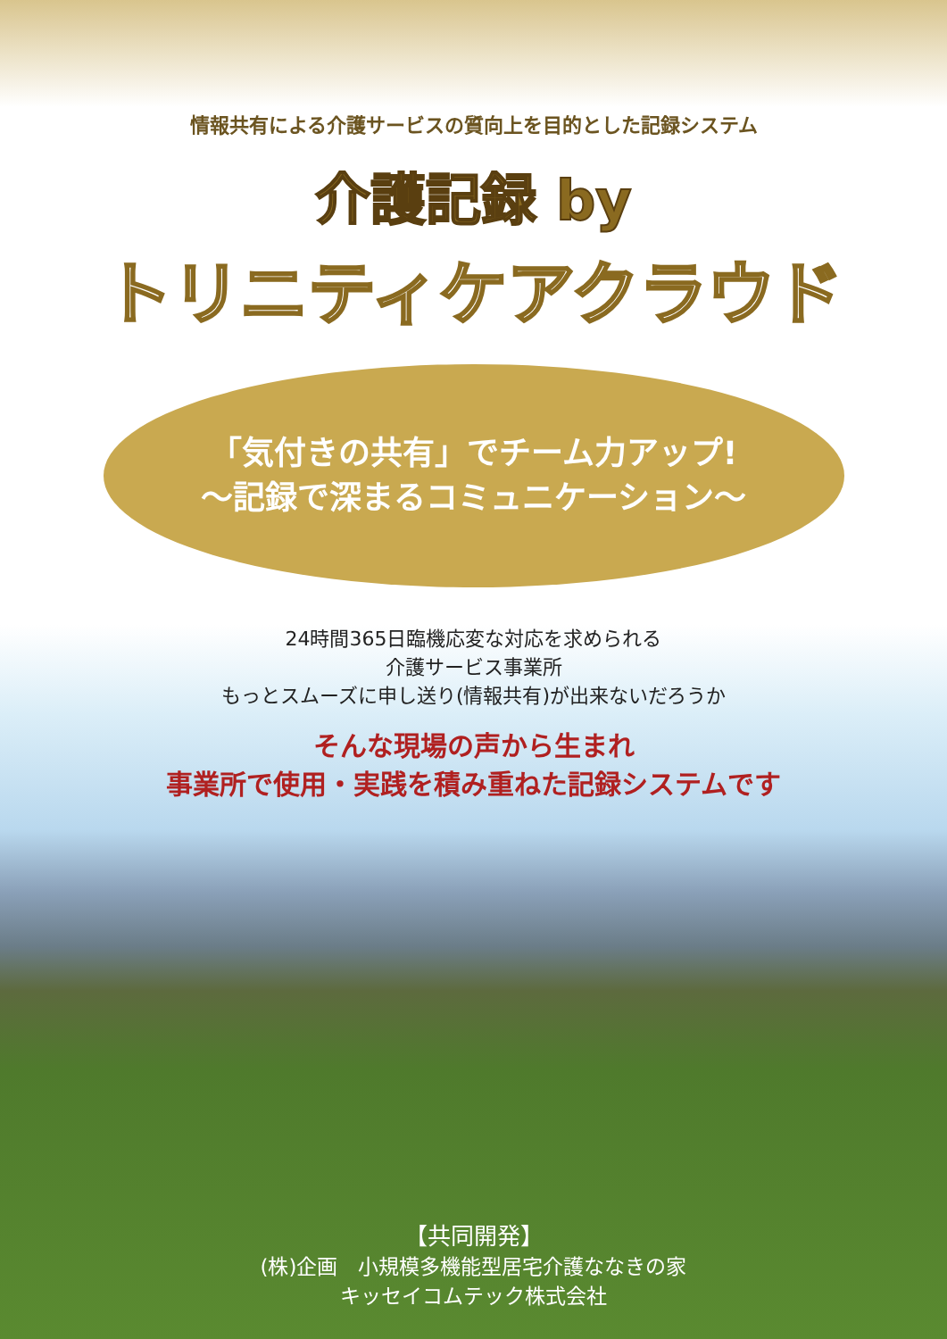情報共有による介護サービスの質向上を目的とした記録システム
介護記録 by
トリニティケアクラウド
「気付きの共有」でチーム力アップ!
～記録で深まるコミュニケーション～
24時間365日臨機応変な対応を求められる
介護サービス事業所
もっとスムーズに申し送り(情報共有)が出来ないだろうか
そんな現場の声から生まれ
事業所で使用・実践を積み重ねた記録システムです
【共同開発】
(株)企画　小規模多機能型居宅介護ななきの家
キッセイコムテック株式会社